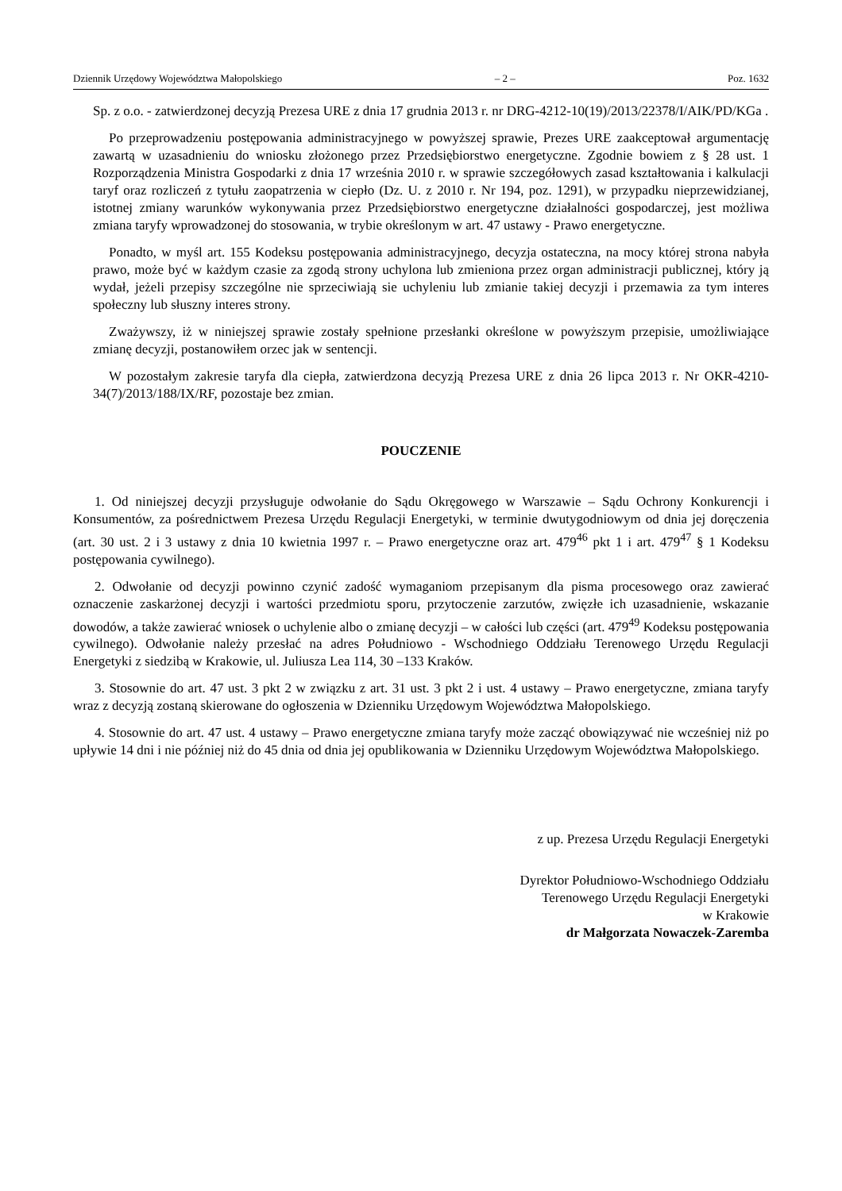Dziennik Urzędowy Województwa Małopolskiego – 2 – Poz. 1632
Sp. z o.o. - zatwierdzonej decyzją Prezesa URE z dnia 17 grudnia 2013 r. nr DRG-4212-10(19)/2013/22378/I/AIK/PD/KGa .
Po przeprowadzeniu postępowania administracyjnego w powyższej sprawie, Prezes URE zaakceptował argumentację zawartą w uzasadnieniu do wniosku złożonego przez Przedsiębiorstwo energetyczne. Zgodnie bowiem z § 28 ust. 1 Rozporządzenia Ministra Gospodarki z dnia 17 września 2010 r. w sprawie szczegółowych zasad kształtowania i kalkulacji taryf oraz rozliczeń z tytułu zaopatrzenia w ciepło (Dz. U. z 2010 r. Nr 194, poz. 1291), w przypadku nieprzewidzianej, istotnej zmiany warunków wykonywania przez Przedsiębiorstwo energetyczne działalności gospodarczej, jest możliwa zmiana taryfy wprowadzonej do stosowania, w trybie określonym w art. 47 ustawy - Prawo energetyczne.
Ponadto, w myśl art. 155 Kodeksu postępowania administracyjnego, decyzja ostateczna, na mocy której strona nabyła prawo, może być w każdym czasie za zgodą strony uchylona lub zmieniona przez organ administracji publicznej, który ją wydał, jeżeli przepisy szczególne nie sprzeciwiają sie uchyleniu lub zmianie takiej decyzji i przemawia za tym interes społeczny lub słuszny interes strony.
Zważywszy, iż w niniejszej sprawie zostały spełnione przesłanki określone w powyższym przepisie, umożliwiające zmianę decyzji, postanowiłem orzec jak w sentencji.
W pozostałym zakresie taryfa dla ciepła, zatwierdzona decyzją Prezesa URE z dnia 26 lipca 2013 r. Nr OKR-4210-34(7)/2013/188/IX/RF, pozostaje bez zmian.
POUCZENIE
1. Od niniejszej decyzji przysługuje odwołanie do Sądu Okręgowego w Warszawie – Sądu Ochrony Konkurencji i Konsumentów, za pośrednictwem Prezesa Urzędu Regulacji Energetyki, w terminie dwutygodniowym od dnia jej doręczenia (art. 30 ust. 2 i 3 ustawy z dnia 10 kwietnia 1997 r. – Prawo energetyczne oraz art. 479<sup>46</sup> pkt 1 i art. 479<sup>47</sup> § 1 Kodeksu postępowania cywilnego).
2. Odwołanie od decyzji powinno czynić zadość wymaganiom przepisanym dla pisma procesowego oraz zawierać oznaczenie zaskarżonej decyzji i wartości przedmiotu sporu, przytoczenie zarzutów, zwięzłe ich uzasadnienie, wskazanie dowodów, a także zawierać wniosek o uchylenie albo o zmianę decyzji – w całości lub części (art. 479<sup>49</sup> Kodeksu postępowania cywilnego). Odwołanie należy przesłać na adres Południowo - Wschodniego Oddziału Terenowego Urzędu Regulacji Energetyki z siedzibą w Krakowie, ul. Juliusza Lea 114, 30 –133 Kraków.
3. Stosownie do art. 47 ust. 3 pkt 2 w związku z art. 31 ust. 3 pkt 2 i ust. 4 ustawy – Prawo energetyczne, zmiana taryfy wraz z decyzją zostaną skierowane do ogłoszenia w Dzienniku Urzędowym Województwa Małopolskiego.
4. Stosownie do art. 47 ust. 4 ustawy – Prawo energetyczne zmiana taryfy może zacząć obowiązywać nie wcześniej niż po upływie 14 dni i nie później niż do 45 dnia od dnia jej opublikowania w Dzienniku Urzędowym Województwa Małopolskiego.
z up. Prezesa Urzędu Regulacji Energetyki
Dyrektor Południowo-Wschodniego Oddziału
Terenowego Urzędu Regulacji Energetyki
w Krakowie
dr Małgorzata Nowaczek-Zaremba